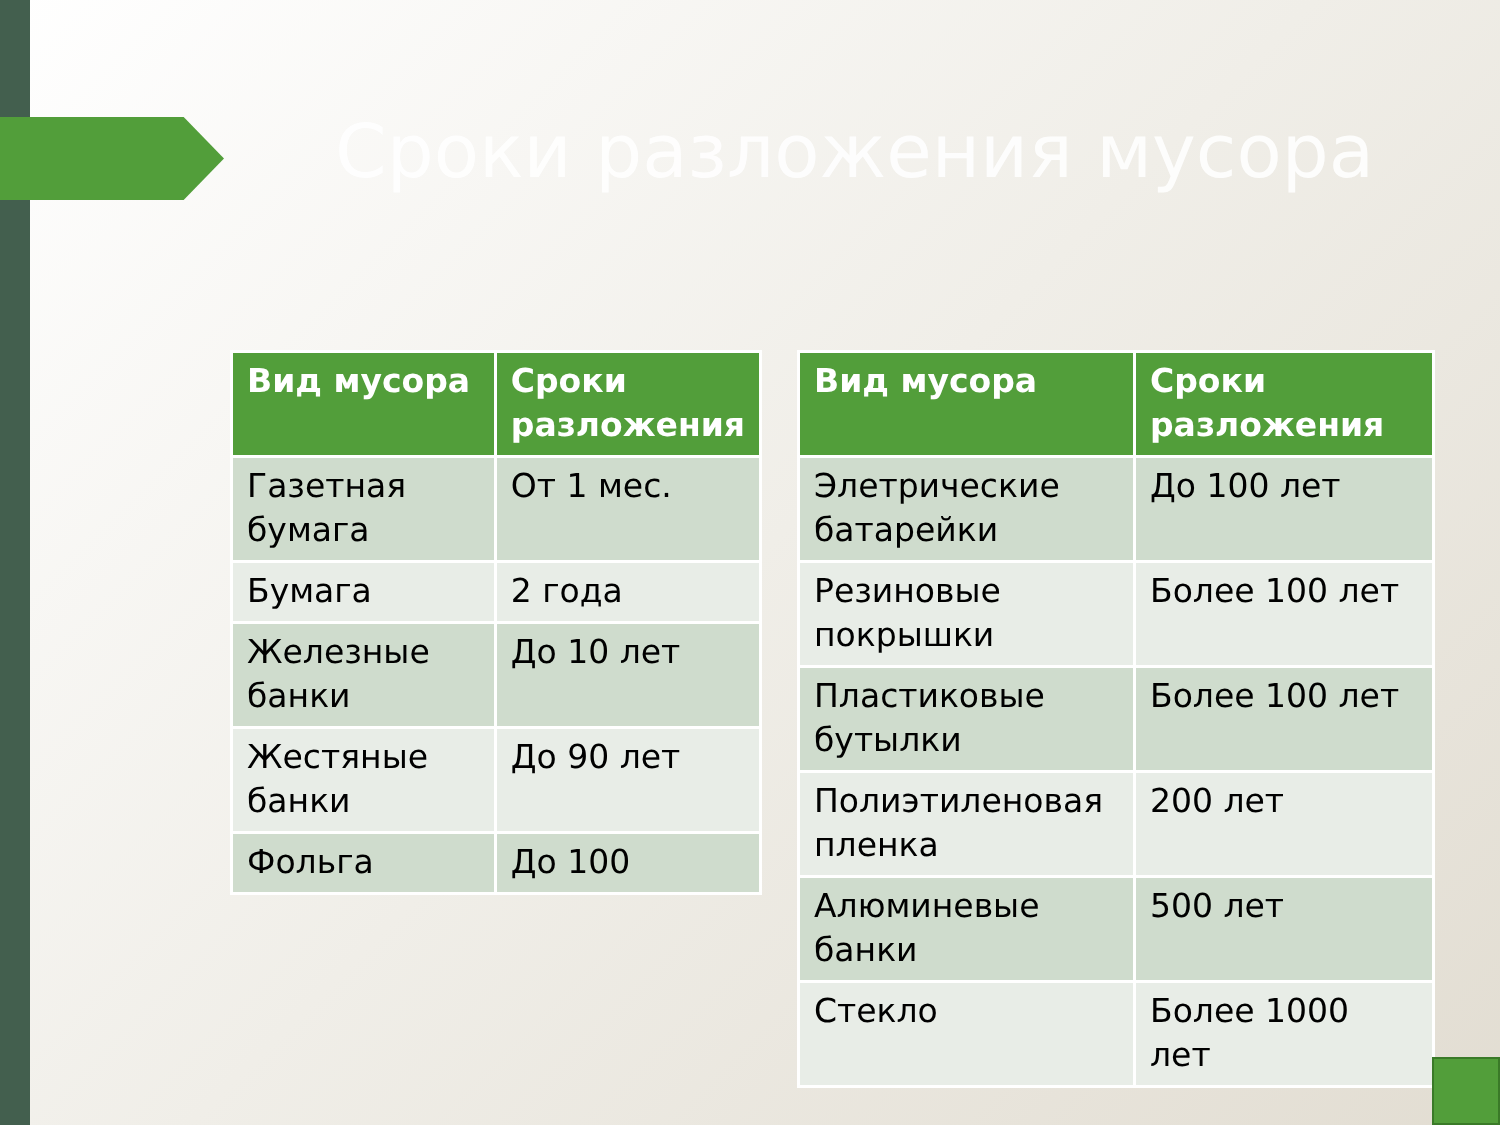Сроки разложения мусора
| Вид мусора | Сроки разложения |
| --- | --- |
| Газетная бумага | От 1 мес. |
| Бумага | 2 года |
| Железные банки | До 10 лет |
| Жестяные банки | До 90 лет |
| Фольга | До 100 |
| Вид мусора | Сроки разложения |
| --- | --- |
| Элетрические батарейки | До 100 лет |
| Резиновые покрышки | Более 100 лет |
| Пластиковые бутылки | Более 100 лет |
| Полиэтиленовая пленка | 200 лет |
| Алюминевые банки | 500 лет |
| Стекло | Более 1000 лет |